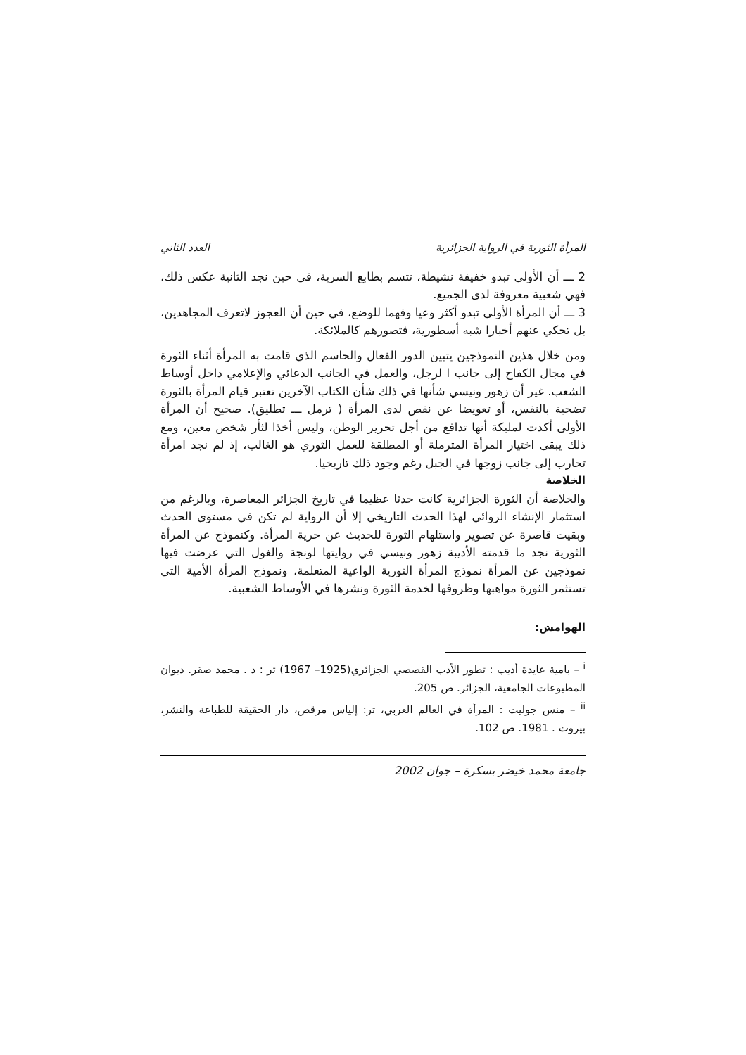المرأة الثورية في الرواية الجزائرية العدد الثاني
2 ـــ أن الأولى تبدو خفيفة نشيطة، تتسم بطابع السرية، في حين نجد الثانية عكس ذلك، فهي شعبية معروفة لدى الجميع.
3 ـــ أن المرأة الأولى تبدو أكثر وعيا وفهما للوضع، في حين أن العجوز لاتعرف المجاهدين، بل تحكي عنهم أخبارا شبه أسطورية، فتصورهم كالملائكة.
ومن خلال هذين النموذجين يتبين الدور الفعال والحاسم الذي قامت به المرأة أثناء الثورة في مجال الكفاح إلى جانب ا لرجل، والعمل في الجانب الدعائي والإعلامي داخل أوساط الشعب. غير أن زهور ونيسي شأنها في ذلك شأن الكتاب الآخرين تعتبر قيام المرأة بالثورة تضحية بالنفس، أو تعويضا عن نقص لدى المرأة ( ترمل ـــ تطليق). صحيح أن المرأة الأولى أكدت لمليكة أنها تدافع من أجل تحرير الوطن، وليس أخذا لثأر شخص معين، ومع ذلك يبقى اختيار المرأة المترملة أو المطلقة للعمل الثوري هو الغالب، إذ لم نجد امرأة تحارب إلى جانب زوجها في الجبل رغم وجود ذلك تاريخيا.
الخلاصة
والخلاصة أن الثورة الجزائرية كانت حدثا عظيما في تاريخ الجزائر المعاصرة، وبالرغم من استثمار الإنشاء الروائي لهذا الحدث التاريخي إلا أن الرواية لم تكن في مستوى الحدث وبقيت قاصرة عن تصوير واستلهام الثورة للحديث عن حرية المرأة. وكنموذج عن المرأة الثورية نجد ما قدمته الأديبة زهور ونيسي في روايتها لونجة والغول التي عرضت فيها نموذجين عن المرأة نموذج المرأة الثورية الواعية المتعلمة، ونموذج المرأة الأمية التي تستثمر الثورة مواهبها وظروفها لخدمة الثورة ونشرها في الأوساط الشعبية.
الهوامش:
<sup>i</sup> – بامية عايدة أديب : تطور الأدب القصصي الجزائري(1925– 1967) تر : د . محمد صقر. ديوان المطبوعات الجامعية، الجزائر. ص 205.
<sup>ii</sup> – منس جوليت : المرأة في العالم العربي، تر: إلياس مرقص، دار الحقيقة للطباعة والنشر، بيروت . 1981. ص 102.
جامعة محمد خيضر بسكرة – جوان 2002